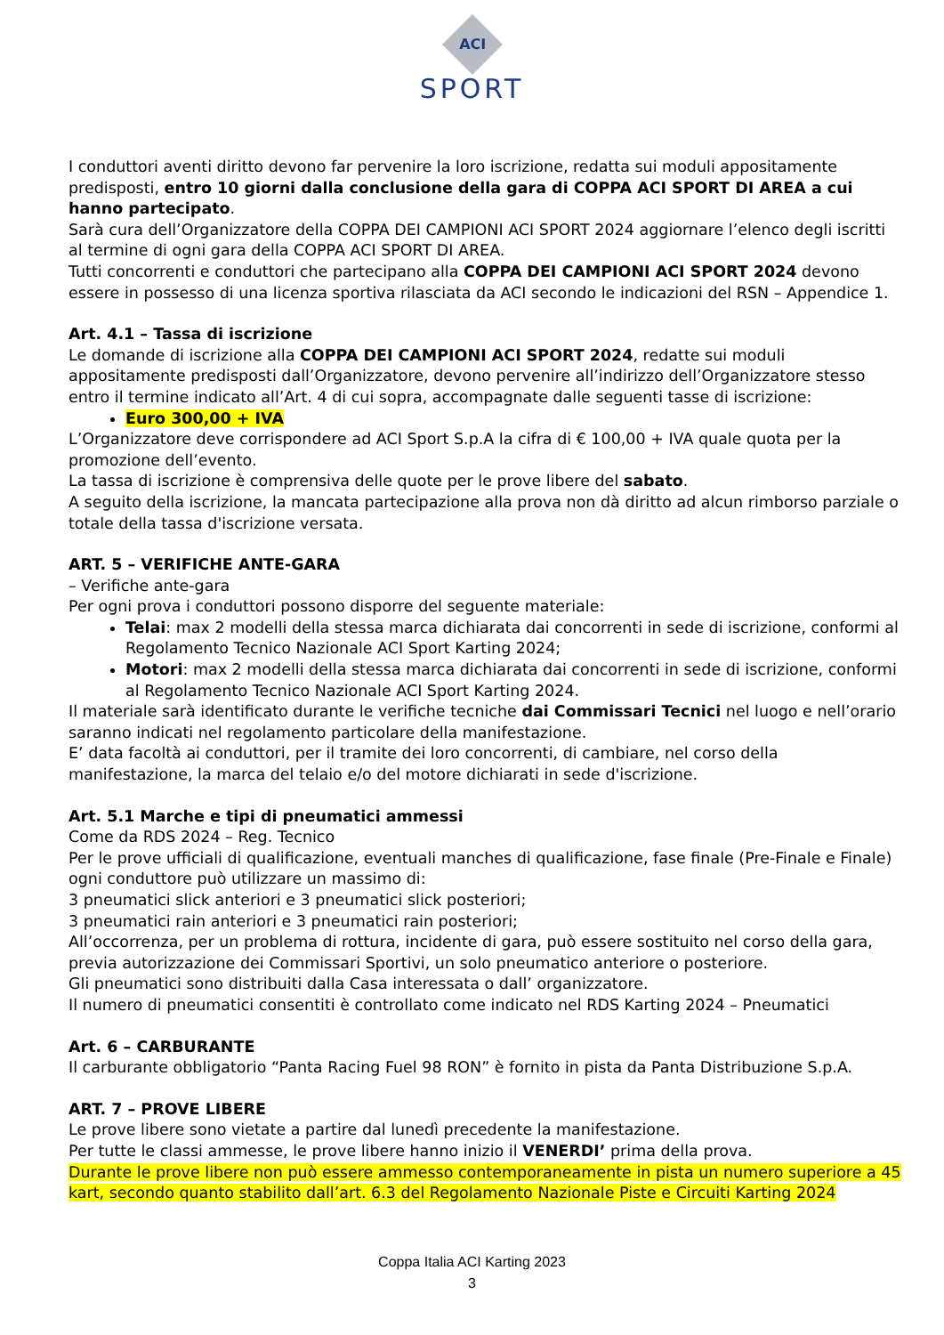ACI
SPORT
I conduttori aventi diritto devono far pervenire la loro iscrizione, redatta sui moduli appositamente predisposti, entro 10 giorni dalla conclusione della gara di COPPA ACI SPORT DI AREA a cui hanno partecipato.
Sarà cura dell’Organizzatore della COPPA DEI CAMPIONI ACI SPORT 2024 aggiornare l’elenco degli iscritti al termine di ogni gara della COPPA ACI SPORT DI AREA.
Tutti concorrenti e conduttori che partecipano alla COPPA DEI CAMPIONI ACI SPORT 2024 devono essere in possesso di una licenza sportiva rilasciata da ACI secondo le indicazioni del RSN – Appendice 1.
Art. 4.1 – Tassa di iscrizione
Le domande di iscrizione alla COPPA DEI CAMPIONI ACI SPORT 2024, redatte sui moduli appositamente predisposti dall’Organizzatore, devono pervenire all’indirizzo dell’Organizzatore stesso entro il termine indicato all’Art. 4 di cui sopra, accompagnate dalle seguenti tasse di iscrizione:
Euro 300,00 + IVA
L’Organizzatore deve corrispondere ad ACI Sport S.p.A la cifra di € 100,00 + IVA quale quota per la promozione dell’evento.
La tassa di iscrizione è comprensiva delle quote per le prove libere del sabato.
A seguito della iscrizione, la mancata partecipazione alla prova non dà diritto ad alcun rimborso parziale o totale della tassa d'iscrizione versata.
ART. 5 – VERIFICHE ANTE-GARA
– Verifiche ante-gara
Per ogni prova i conduttori possono disporre del seguente materiale:
Telai: max 2 modelli della stessa marca dichiarata dai concorrenti in sede di iscrizione, conformi al Regolamento Tecnico Nazionale ACI Sport Karting 2024;
Motori: max 2 modelli della stessa marca dichiarata dai concorrenti in sede di iscrizione, conformi al Regolamento Tecnico Nazionale ACI Sport Karting 2024.
Il materiale sarà identificato durante le verifiche tecniche dai Commissari Tecnici nel luogo e nell’orario saranno indicati nel regolamento particolare della manifestazione.
E’ data facoltà ai conduttori, per il tramite dei loro concorrenti, di cambiare, nel corso della manifestazione, la marca del telaio e/o del motore dichiarati in sede d'iscrizione.
Art. 5.1 Marche e tipi di pneumatici ammessi
Come da RDS 2024 – Reg. Tecnico
Per le prove ufficiali di qualificazione, eventuali manches di qualificazione, fase finale (Pre-Finale e Finale) ogni conduttore può utilizzare un massimo di:
3 pneumatici slick anteriori e 3 pneumatici slick posteriori;
3 pneumatici rain anteriori e 3 pneumatici rain posteriori;
All’occorrenza, per un problema di rottura, incidente di gara, può essere sostituito nel corso della gara, previa autorizzazione dei Commissari Sportivi, un solo pneumatico anteriore o posteriore.
Gli pneumatici sono distribuiti dalla Casa interessata o dall’ organizzatore.
Il numero di pneumatici consentiti è controllato come indicato nel RDS Karting 2024 – Pneumatici
Art. 6 – CARBURANTE
Il carburante obbligatorio “Panta Racing Fuel 98 RON” è fornito in pista da Panta Distribuzione S.p.A.
ART. 7 – PROVE LIBERE
Le prove libere sono vietate a partire dal lunedì precedente la manifestazione.
Per tutte le classi ammesse, le prove libere hanno inizio il VENERDI’ prima della prova.
Durante le prove libere non può essere ammesso contemporaneamente in pista un numero superiore a 45 kart, secondo quanto stabilito dall’art. 6.3 del Regolamento Nazionale Piste e Circuiti Karting 2024
Coppa Italia ACI Karting 2023
3